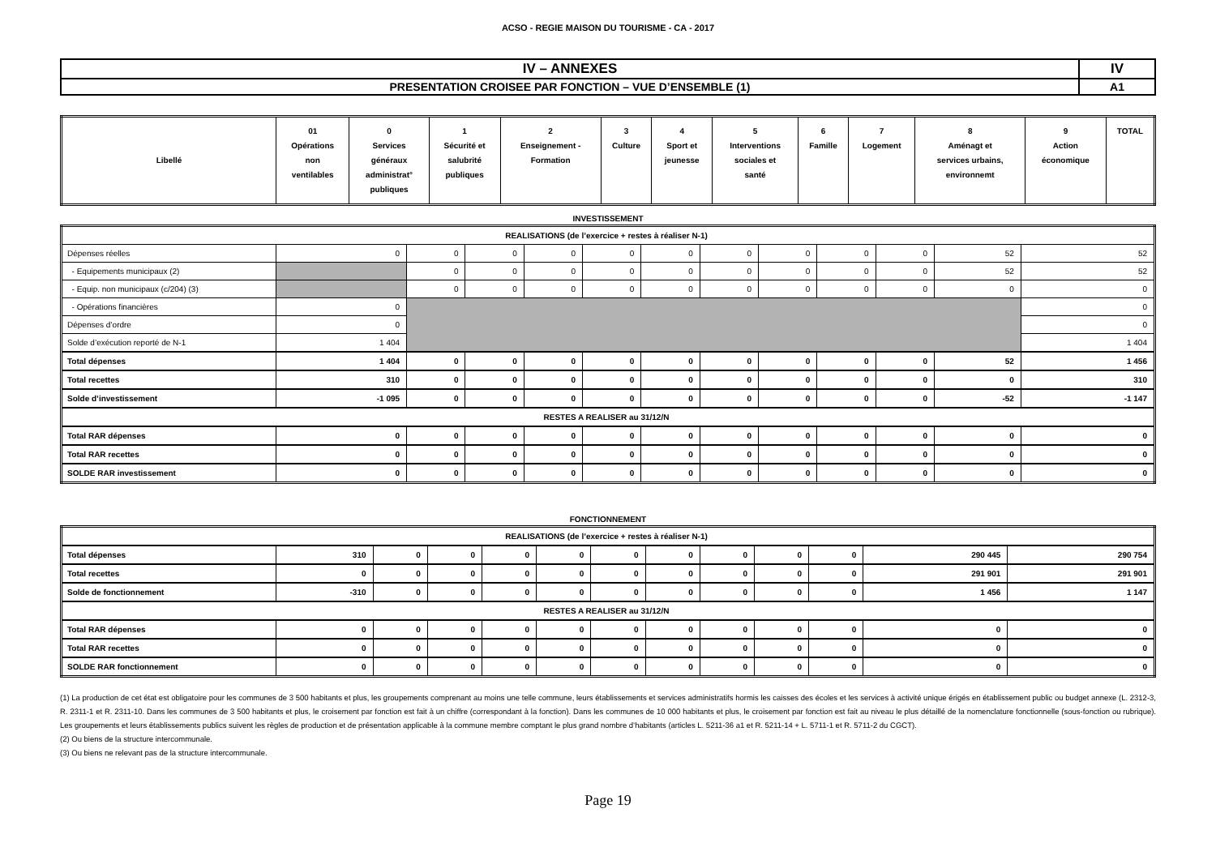ACSO - REGIE MAISON DU TOURISME - CA - 2017
| IV – ANNEXES | IV |
| PRESENTATION CROISEE PAR FONCTION – VUE D’ENSEMBLE (1) | A1 |
| Libellé | 01 Opérations non ventilables | 0 Services généraux administrat° publiques | 1 Sécurité et salubrité publiques | 2 Enseignement - Formation | 3 Culture | 4 Sport et jeunesse | 5 Interventions sociales et santé | 6 Famille | 7 Logement | 8 Aménagt et services urbains, environnemt | 9 Action économique | TOTAL |
INVESTISSEMENT
| REALISATIONS (de l’exercice + restes à réaliser N-1) | | | | | | | | | | | | |
| Dépenses réelles | 0 | 0 | 0 | 0 | 0 | 0 | 0 | 0 | 0 | 0 | 52 | 52 |
| - Equipements municipaux (2) | | 0 | 0 | 0 | 0 | 0 | 0 | 0 | 0 | 0 | 52 | 52 |
| - Equip. non municipaux (c/204) (3) | | 0 | 0 | 0 | 0 | 0 | 0 | 0 | 0 | 0 | 0 | 0 |
| - Opérations financières | 0 | | | | | | | | | | | 0 |
| Dépenses d’ordre | 0 | | | | | | | | | | | 0 |
| Solde d’exécution reporté de N-1 | 1 404 | | | | | | | | | | | 1 404 |
| Total dépenses | 1 404 | 0 | 0 | 0 | 0 | 0 | 0 | 0 | 0 | 0 | 52 | 1 456 |
| Total recettes | 310 | 0 | 0 | 0 | 0 | 0 | 0 | 0 | 0 | 0 | 0 | 310 |
| Solde d’investissement | -1 095 | 0 | 0 | 0 | 0 | 0 | 0 | 0 | 0 | 0 | -52 | -1 147 |
| RESTES A REALISER au 31/12/N | | | | | | | | | | | | |
| Total RAR dépenses | 0 | 0 | 0 | 0 | 0 | 0 | 0 | 0 | 0 | 0 | 0 | 0 |
| Total RAR recettes | 0 | 0 | 0 | 0 | 0 | 0 | 0 | 0 | 0 | 0 | 0 | 0 |
| SOLDE RAR investissement | 0 | 0 | 0 | 0 | 0 | 0 | 0 | 0 | 0 | 0 | 0 | 0 |
FONCTIONNEMENT
| REALISATIONS (de l’exercice + restes à réaliser N-1) | | | | | | | | | | | | |
| Total dépenses | 310 | 0 | 0 | 0 | 0 | 0 | 0 | 0 | 0 | 0 | 290 445 | 290 754 |
| Total recettes | 0 | 0 | 0 | 0 | 0 | 0 | 0 | 0 | 0 | 0 | 291 901 | 291 901 |
| Solde de fonctionnement | -310 | 0 | 0 | 0 | 0 | 0 | 0 | 0 | 0 | 0 | 1 456 | 1 147 |
| RESTES A REALISER au 31/12/N | | | | | | | | | | | | |
| Total RAR dépenses | 0 | 0 | 0 | 0 | 0 | 0 | 0 | 0 | 0 | 0 | 0 | 0 |
| Total RAR recettes | 0 | 0 | 0 | 0 | 0 | 0 | 0 | 0 | 0 | 0 | 0 | 0 |
| SOLDE RAR fonctionnement | 0 | 0 | 0 | 0 | 0 | 0 | 0 | 0 | 0 | 0 | 0 | 0 |
(1) La production de cet état est obligatoire pour les communes de 3 500 habitants et plus, les groupements comprenant au moins une telle commune, leurs établissements et services administratifs hormis les caisses des écoles et les services à activité unique érigés en établissement public ou budget annexe (L. 2312-3, R. 2311-1 et R. 2311-10. Dans les communes de 3 500 habitants et plus, le croisement par fonction est fait à un chiffre (correspondant à la fonction). Dans les communes de 10 000 habitants et plus, le croisement par fonction est fait au niveau le plus détaillé de la nomenclature fonctionnelle (sous-fonction ou rubrique). Les groupements et leurs établissements publics suivent les règles de production et de présentation applicable à la commune membre comptant le plus grand nombre d’habitants (articles L. 5211-36 a1 et R. 5211-14 + L. 5711-1 et R. 5711-2 du CGCT).
(2) Ou biens de la structure intercommunale.
(3) Ou biens ne relevant pas de la structure intercommunale.
Page 19